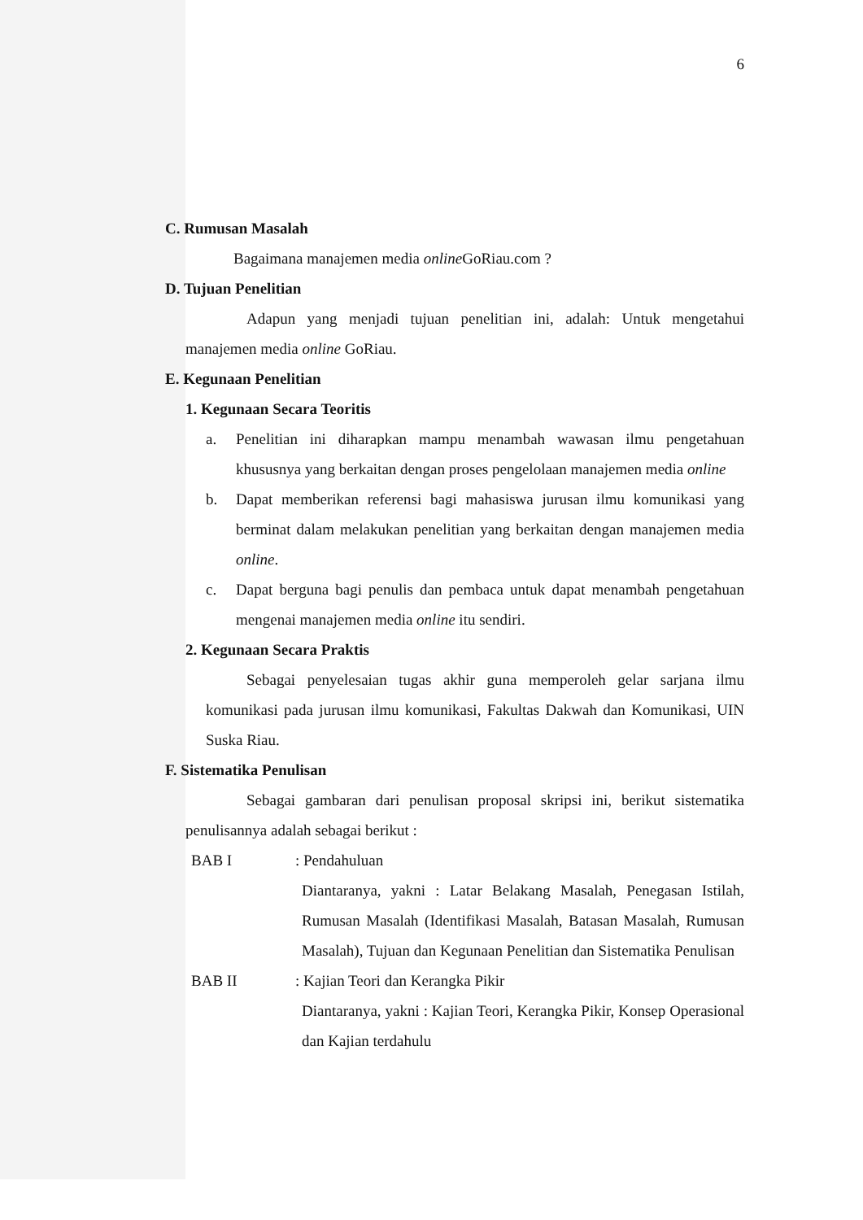6
C. Rumusan Masalah
Bagaimana manajemen media online GoRiau.com ?
D. Tujuan Penelitian
Adapun yang menjadi tujuan penelitian ini, adalah: Untuk mengetahui manajemen media online GoRiau.
E. Kegunaan Penelitian
1. Kegunaan Secara Teoritis
a. Penelitian ini diharapkan mampu menambah wawasan ilmu pengetahuan khususnya yang berkaitan dengan proses pengelolaan manajemen media online
b. Dapat memberikan referensi bagi mahasiswa jurusan ilmu komunikasi yang berminat dalam melakukan penelitian yang berkaitan dengan manajemen media online.
c. Dapat berguna bagi penulis dan pembaca untuk dapat menambah pengetahuan mengenai manajemen media online itu sendiri.
2. Kegunaan Secara Praktis
Sebagai penyelesaian tugas akhir guna memperoleh gelar sarjana ilmu komunikasi pada jurusan ilmu komunikasi, Fakultas Dakwah dan Komunikasi, UIN Suska Riau.
F. Sistematika Penulisan
Sebagai gambaran dari penulisan proposal skripsi ini, berikut sistematika penulisannya adalah sebagai berikut :
BAB I : Pendahuluan
Diantaranya, yakni : Latar Belakang Masalah, Penegasan Istilah, Rumusan Masalah (Identifikasi Masalah, Batasan Masalah, Rumusan Masalah), Tujuan dan Kegunaan Penelitian dan Sistematika Penulisan
BAB II : Kajian Teori dan Kerangka Pikir
Diantaranya, yakni : Kajian Teori, Kerangka Pikir, Konsep Operasional dan Kajian terdahulu